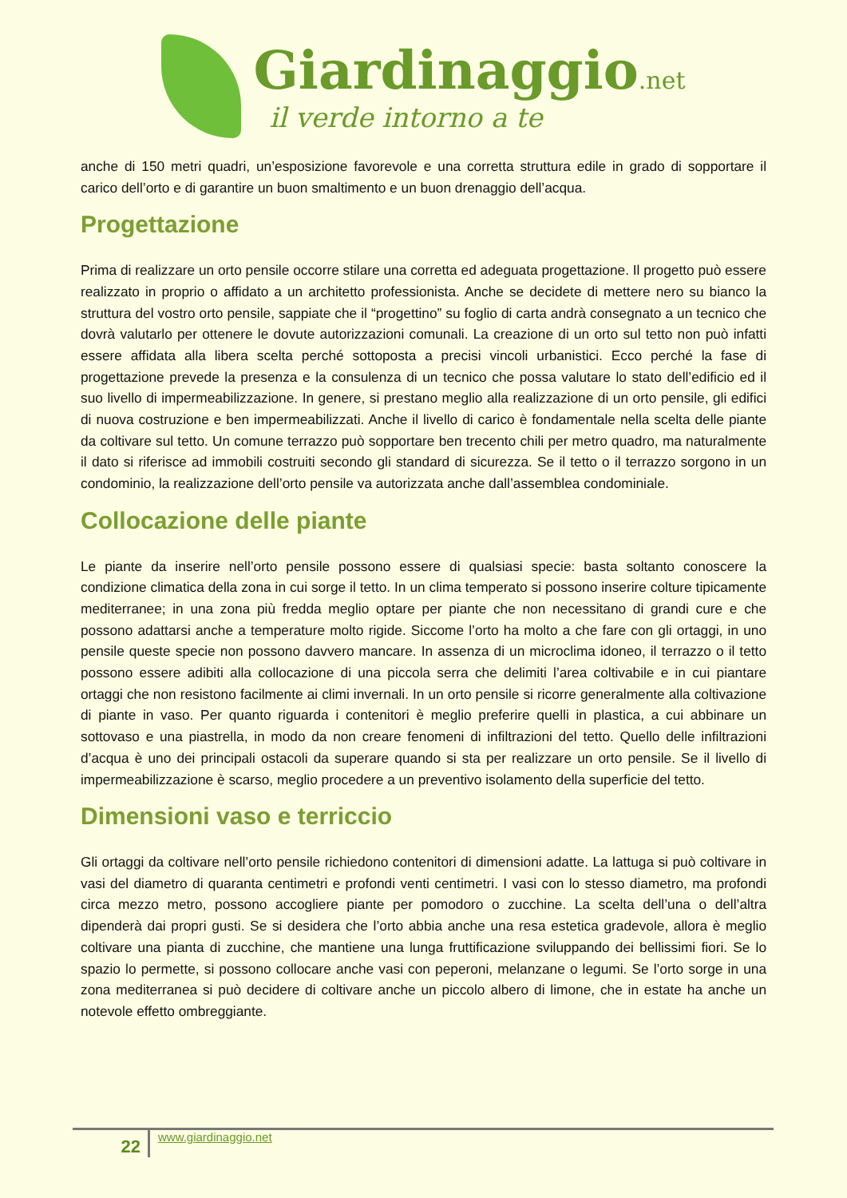Giardinaggio.net
il verde intorno a te
anche di 150 metri quadri, un’esposizione favorevole e una corretta struttura edile in grado di sopportare il carico dell’orto e di garantire un buon smaltimento e un buon drenaggio dell’acqua.
Progettazione
Prima di realizzare un orto pensile occorre stilare una corretta ed adeguata progettazione. Il progetto può essere realizzato in proprio o affidato a un architetto professionista. Anche se decidete di mettere nero su bianco la struttura del vostro orto pensile, sappiate che il “progettino” su foglio di carta andrà consegnato a un tecnico che dovrà valutarlo per ottenere le dovute autorizzazioni comunali. La creazione di un orto sul tetto non può infatti essere affidata alla libera scelta perché sottoposta a precisi vincoli urbanistici. Ecco perché la fase di progettazione prevede la presenza e la consulenza di un tecnico che possa valutare lo stato dell’edificio ed il suo livello di impermeabilizzazione. In genere, si prestano meglio alla realizzazione di un orto pensile, gli edifici di nuova costruzione e ben impermeabilizzati. Anche il livello di carico è fondamentale nella scelta delle piante da coltivare sul tetto. Un comune terrazzo può sopportare ben trecento chili per metro quadro, ma naturalmente il dato si riferisce ad immobili costruiti secondo gli standard di sicurezza. Se il tetto o il terrazzo sorgono in un condominio, la realizzazione dell’orto pensile va autorizzata anche dall’assemblea condominiale.
Collocazione delle piante
Le piante da inserire nell’orto pensile possono essere di qualsiasi specie: basta soltanto conoscere la condizione climatica della zona in cui sorge il tetto. In un clima temperato si possono inserire colture tipicamente mediterranee; in una zona più fredda meglio optare per piante che non necessitano di grandi cure e che possono adattarsi anche a temperature molto rigide. Siccome l’orto ha molto a che fare con gli ortaggi, in uno pensile queste specie non possono davvero mancare. In assenza di un microclima idoneo, il terrazzo o il tetto possono essere adibiti alla collocazione di una piccola serra che delimiti l’area coltivabile e in cui piantare ortaggi che non resistono facilmente ai climi invernali. In un orto pensile si ricorre generalmente alla coltivazione di piante in vaso. Per quanto riguarda i contenitori è meglio preferire quelli in plastica, a cui abbinare un sottovaso e una piastrella, in modo da non creare fenomeni di infiltrazioni del tetto. Quello delle infiltrazioni d’acqua è uno dei principali ostacoli da superare quando si sta per realizzare un orto pensile. Se il livello di impermeabilizzazione è scarso, meglio procedere a un preventivo isolamento della superficie del tetto.
Dimensioni vaso e terriccio
Gli ortaggi da coltivare nell’orto pensile richiedono contenitori di dimensioni adatte. La lattuga si può coltivare in vasi del diametro di quaranta centimetri e profondi venti centimetri. I vasi con lo stesso diametro, ma profondi circa mezzo metro, possono accogliere piante per pomodoro o zucchine. La scelta dell’una o dell’altra dipenderà dai propri gusti. Se si desidera che l’orto abbia anche una resa estetica gradevole, allora è meglio coltivare una pianta di zucchine, che mantiene una lunga fruttificazione sviluppando dei bellissimi fiori. Se lo spazio lo permette, si possono collocare anche vasi con peperoni, melanzane o legumi. Se l’orto sorge in una zona mediterranea si può decidere di coltivare anche un piccolo albero di limone, che in estate ha anche un notevole effetto ombreggiante.
22
www.giardinaggio.net